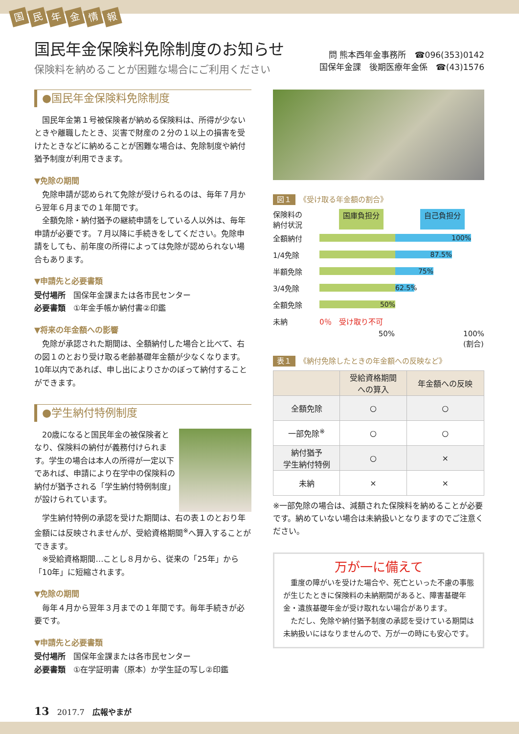国民年金情報
国民年金保険料免除制度のお知らせ
保険料を納めることが困難な場合にご利用ください
問 熊本西年金事務所　☎096(353)0142
国保年金課　後期医療年金係　☎(43)1576
●国民年金保険料免除制度
国民年金第１号被保険者が納める保険料は、所得が少ないときや離職したとき、災害で財産の２分の１以上の損害を受けたときなどに納めることが困難な場合は、免除制度や納付猶予制度が利用できます。
▼免除の期間
免除申請が認められて免除が受けられるのは、毎年７月から翌年６月までの１年間です。
全額免除・納付猶予の継続申請をしている人以外は、毎年申請が必要です。７月以降に手続きをしてください。免除申請をしても、前年度の所得によっては免除が認められない場合もあります。
▼申請先と必要書類
受付場所　国保年金課または各市民センター
必要書類　①年金手帳か納付書②印鑑
▼将来の年金額への影響
免除が承認された期間は、全額納付した場合と比べて、右の図１のとおり受け取る老齢基礎年金額が少なくなります。10年以内であれば、申し出によりさかのぼって納付することができます。
●学生納付特例制度
20歳になると国民年金の被保険者となり、保険料の納付が義務付けられます。学生の場合は本人の所得が一定以下であれば、申請により在学中の保険料の納付が猶予される「学生納付特例制度」が設けられています。
学生納付特例の承認を受けた期間は、右の表１のとおり年金額には反映されませんが、受給資格期間<sup>※</sup>へ算入することができます。
※受給資格期間…ことし８月から、従来の「25年」から「10年」に短縮されます。
▼免除の期間
毎年４月から翌年３月までの１年間です。毎年手続きが必要です。
▼申請先と必要書類
受付場所　国保年金課または各市民センター
必要書類　①在学証明書（原本）か学生証の写し②印鑑
図１ 《受け取る年金額の割合》
保険料の
納付状況 国庫負担分 自己負担分
全額納付
100%
1/4免除
87.5%
半額免除
75%
3/4免除
62.5%
全額免除
50%
未納 0％　受け取り不可
50% 100%
(割合)
表１ 《納付免除したときの年金額への反映など》
| | 受給資格期間 への算入 | 年金額への反映 |
| --- | --- | --- |
| 全額免除 | ○ | ○ |
| 一部免除<sup>※</sup> | ○ | ○ |
| 納付猶予 学生納付特例 | ○ | × |
| 未納 | × | × |
※一部免除の場合は、減額された保険料を納めることが必要です。納めていない場合は未納扱いとなりますのでご注意ください。
万が一に備えて
重度の障がいを受けた場合や、死亡といった不慮の事態が生じたときに保険料の未納期間があると、障害基礎年金・遺族基礎年金が受け取れない場合があります。
ただし、免除や納付猶予制度の承認を受けている期間は未納扱いにはなりませんので、万が一の時にも安心です。
13　2017.7　広報やまが